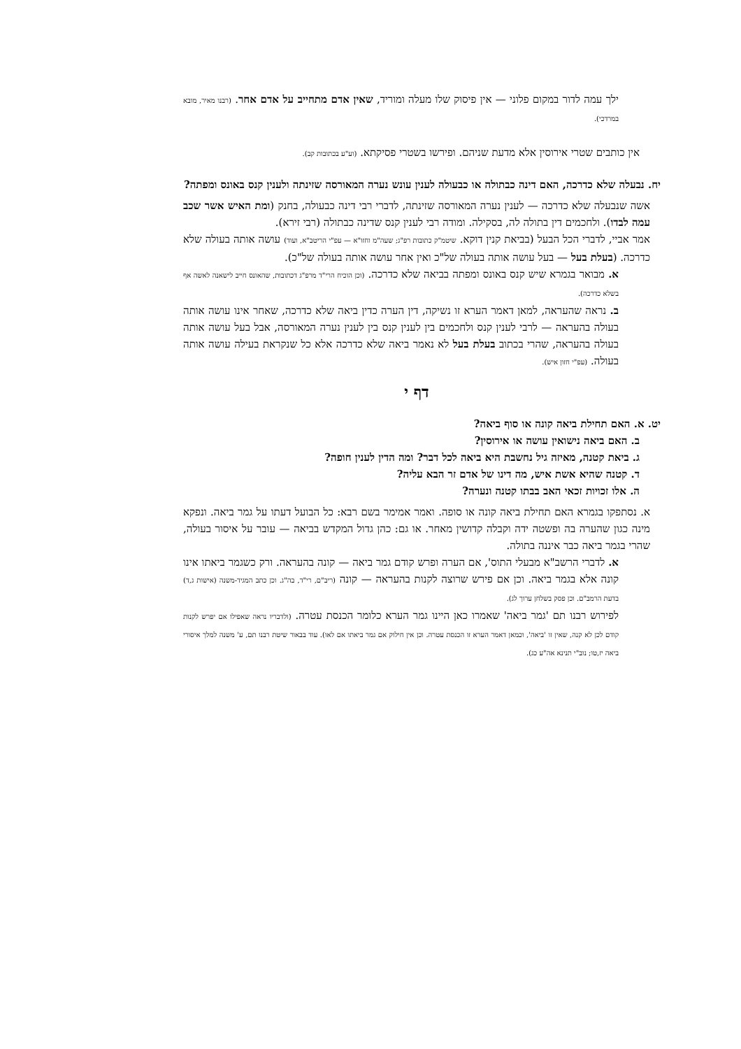ילך עמה לדור במקום פלוני — אין פיסוק שלו מעלה ומוריד, שאין אדם מתחייב על אדם אחר. (רבנו מאיר, מובא במרדכי).
אין כותבים שטרי אירוסין אלא מדעת שניהם. ופירשו בשטרי פסיקתא. (וע"ע בכתובות קב).
יח. נבעלה שלא כדרכה, האם דינה כבתולה או כבעולה לענין עונש נערה המאורסה שזינתה ולענין קנס באונס ומפתה?
אשה שנבעלה שלא כדרכה — לענין נערה המאורסה שזינתה, לדברי רבי דינה כבעולה, בחנק (ומת האיש אשר שכב עמה לבדו). ולחכמים דין בתולה לה, בסקילה. ומודה רבי לענין קנס שדינה כבתולה (רבי זירא).
אמר אביי, לדברי הכל הבעל (בביאת קנין דוקא. שיטמ"ק כתובות רפ"ג; שעה"מ וחזו"א — עפ"י הריטב"א, ועוד) עושה אותה בעולה שלא כדרכה. (בעלת בעל — בעל עושה אותה בעולה של"כ ואין אחר עושה אותה בעולה של"כ).
א. מבואר בגמרא שיש קנס באונס ומפתה בביאה שלא כדרכה. (וכן הוכיח הרי"ד מרפ"ג דכתובות, שהאונס חייב לישאנה לאשה אף בשלא כדרכה).
ב. נראה שהעראה, למאן דאמר הערא זו נשיקה, דין הערה כדין ביאה שלא כדרכה, שאחר אינו עושה אותה בעולה בהעראה — לרבי לענין קנס ולחכמים בין לענין קנס בין לענין נערה המאורסה, אבל בעל עושה אותה בעולה בהעראה, שהרי בכתוב בעלת בעל לא נאמר ביאה שלא כדרכה אלא כל שנקראת בעילה עושה אותה בעולה. (עפ"י חזון איש).
דף י
יט. א. האם תחילת ביאה קונה או סוף ביאה?
ב. האם ביאה נישואין עושה או אירוסין?
ג. ביאת קטנה, מאיזה גיל נחשבת היא ביאה לכל דבר? ומה הדין לענין חופה?
ד. קטנה שהיא אשת איש, מה דינו של אדם זר הבא עליה?
ה. אלו זכויות זכאי האב בבתו קטנה ונערה?
א. נסתפקו בגמרא האם תחילת ביאה קונה או סופה. ואמר אמימר בשם רבא: כל הבועל דעתו על גמר ביאה. ונפקא מינה כגון שהערה בה ופשטה ידה וקבלה קדושין מאחר. או גם: כהן גדול המקדש בביאה — עובר על איסור בעולה, שהרי בגמר ביאה כבר איננה בתולה.
א. לדברי הרשב"א מבעלי התוס', אם הערה ופרש קודם גמר ביאה — קונה בהעראה. ורק כשגמר ביאתו אינו קונה אלא בגמר ביאה. וכן אם פירש שרוצה לקנות בהעראה — קונה (ריב"ם, רי"ד, בה"ג. וכן כתב המגיד-משנה (אישות ג,ד) בדעת הרמב"ם. וכן פסק בשלחן ערוך לג).
לפירוש רבנו תם 'גמר ביאה' שאמרו כאן היינו גמר הערא כלומר הכנסת עטרה. (ולדבריו נראה שאפילו אם יפרש לקנות קודם לכן לא קנה, שאין זו 'ביאה', וכמאן דאמר הערא זו הכנסת עטרה. וכן אין חילוק אם גמר ביאתו אם לאו). עוד בבאור שיטת רבנו תם, ע' משנה למלך איסורי ביאה יז,טו; נוב"י תנינא אה"ע כג).